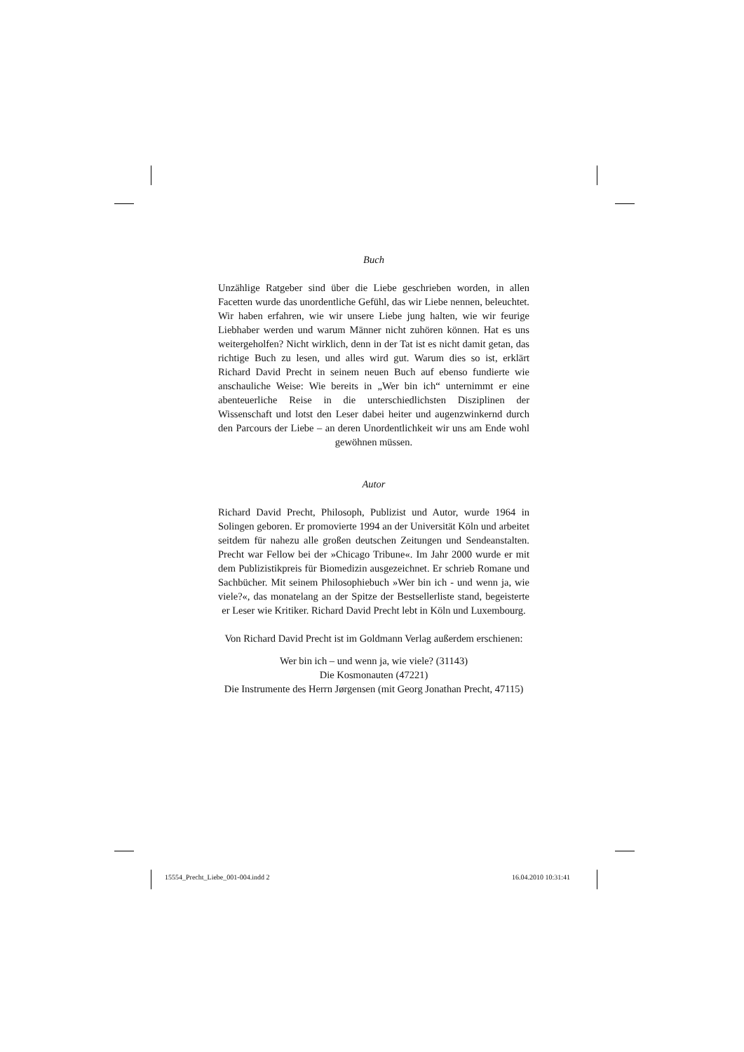Buch
Unzählige Ratgeber sind über die Liebe geschrieben worden, in allen Facetten wurde das unordentliche Gefühl, das wir Liebe nennen, beleuchtet. Wir haben erfahren, wie wir unsere Liebe jung halten, wie wir feurige Liebhaber werden und warum Männer nicht zuhören können. Hat es uns weitergeholfen? Nicht wirklich, denn in der Tat ist es nicht damit getan, das richtige Buch zu lesen, und alles wird gut. Warum dies so ist, erklärt Richard David Precht in seinem neuen Buch auf ebenso fundierte wie anschauliche Weise: Wie bereits in „Wer bin ich“ unternimmt er eine abenteuerliche Reise in die unterschiedlichsten Disziplinen der Wissenschaft und lotst den Leser dabei heiter und augenzwinkernd durch den Parcours der Liebe – an deren Unordentlichkeit wir uns am Ende wohl gewöhnen müssen.
Autor
Richard David Precht, Philosoph, Publizist und Autor, wurde 1964 in Solingen geboren. Er promovierte 1994 an der Universität Köln und arbeitet seitdem für nahezu alle großen deutschen Zeitungen und Sendeanstalten. Precht war Fellow bei der »Chicago Tribune«. Im Jahr 2000 wurde er mit dem Publizistikpreis für Biomedizin ausgezeichnet. Er schrieb Romane und Sachbücher. Mit seinem Philosophiebuch »Wer bin ich - und wenn ja, wie viele?«, das monatelang an der Spitze der Bestsellerliste stand, begeisterte er Leser wie Kritiker. Richard David Precht lebt in Köln und Luxembourg.
Von Richard David Precht ist im Goldmann Verlag außerdem erschienen:
Wer bin ich – und wenn ja, wie viele? (31143)
Die Kosmonauten (47221)
Die Instrumente des Herrn Jørgensen (mit Georg Jonathan Precht, 47115)
15554_Precht_Liebe_001-004.indd 2
16.04.2010 10:31:41